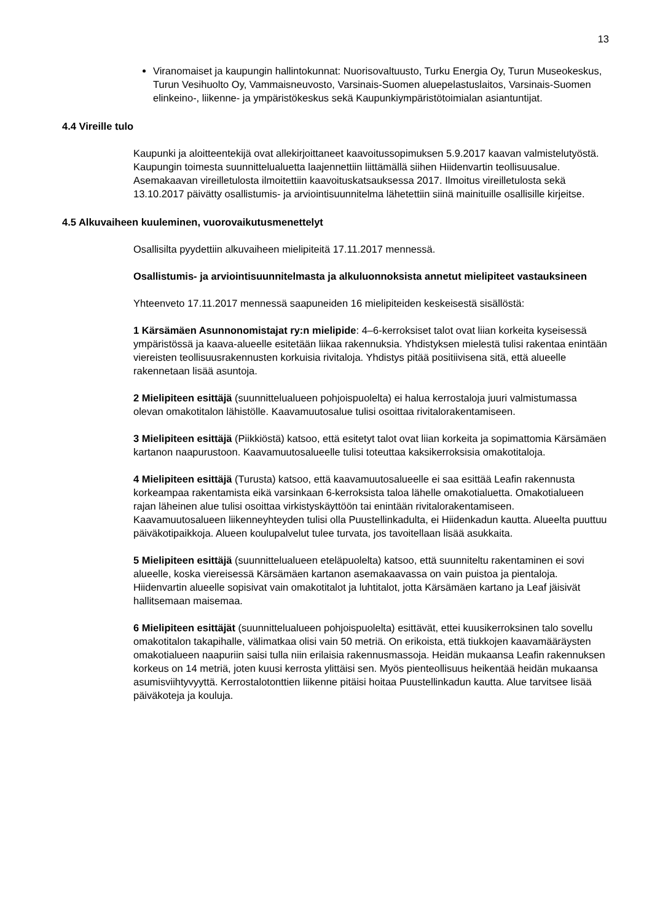13
Viranomaiset ja kaupungin hallintokunnat: Nuorisovaltuusto, Turku Energia Oy, Turun Museokeskus, Turun Vesihuolto Oy, Vammaisneuvosto, Varsinais-Suomen aluepelastuslaitos, Varsinais-Suomen elinkeino-, liikenne- ja ympäristökeskus sekä Kaupunkiympäristötoimialan asiantuntijat.
4.4 Vireille tulo
Kaupunki ja aloitteentekijä ovat allekirjoittaneet kaavoitussopimuksen 5.9.2017 kaavan valmistelutyöstä. Kaupungin toimesta suunnittelualuetta laajennettiin liittämällä siihen Hiidenvartin teollisuusalue. Asemakaavan vireilletulosta ilmoitettiin kaavoituskatsauksessa 2017. Ilmoitus vireilletulosta sekä 13.10.2017 päivätty osallistumis- ja arviointisuunnitelma lähetettiin siinä mainituille osallisille kirjeitse.
4.5 Alkuvaiheen kuuleminen, vuorovaikutusmenettelyt
Osallisilta pyydettiin alkuvaiheen mielipiteitä 17.11.2017 mennessä.
Osallistumis- ja arviointisuunnitelmasta ja alkuluonnoksista annetut mielipiteet vastauksineen
Yhteenveto 17.11.2017 mennessä saapuneiden 16 mielipiteiden keskeisestä sisällöstä:
1 Kärsämäen Asunnonomistajat ry:n mielipide: 4–6-kerroksiset talot ovat liian korkeita kyseisessä ympäristössä ja kaava-alueelle esitetään liikaa rakennuksia. Yhdistyksen mielestä tulisi rakentaa enintään viereisten teollisuusrakennusten korkuisia rivitaloja. Yhdistys pitää positiivisena sitä, että alueelle rakennetaan lisää asuntoja.
2 Mielipiteen esittäjä (suunnittelualueen pohjoispuolelta) ei halua kerrostaloja juuri valmistumassa olevan omakotitalon lähistölle. Kaavamuutosalue tulisi osoittaa rivitalorakentamiseen.
3 Mielipiteen esittäjä (Piikkiöstä) katsoo, että esitetyt talot ovat liian korkeita ja sopimattomia Kärsämäen kartanon naapurustoon. Kaavamuutosalueelle tulisi toteuttaa kaksikerroksisia omakotitaloja.
4 Mielipiteen esittäjä (Turusta) katsoo, että kaavamuutosalueelle ei saa esittää Leafin rakennusta korkeampaa rakentamista eikä varsinkaan 6-kerroksista taloa lähelle omakotialuetta. Omakotialueen rajan läheinen alue tulisi osoittaa virkistyskäyttöön tai enintään rivitalorakentamiseen. Kaavamuutosalueen liikenneyhteyden tulisi olla Puustellinkadulta, ei Hiidenkadun kautta. Alueelta puuttuu päiväkotipaikkoja. Alueen koulupalvelut tulee turvata, jos tavoitellaan lisää asukkaita.
5 Mielipiteen esittäjä (suunnittelualueen eteläpuolelta) katsoo, että suunniteltu rakentaminen ei sovi alueelle, koska viereisessä Kärsämäen kartanon asemakaavassa on vain puistoa ja pientaloja. Hiidenvartin alueelle sopisivat vain omakotitalot ja luhtitalot, jotta Kärsämäen kartano ja Leaf jäisivät hallitsemaan maisemaa.
6 Mielipiteen esittäjät (suunnittelualueen pohjoispuolelta) esittävät, ettei kuusikerroksinen talo sovellu omakotitalon takapihalle, välimatkaa olisi vain 50 metriä. On erikoista, että tiukkojen kaavamääräysten omakotialueen naapuriin saisi tulla niin erilaisia rakennusmassoja. Heidän mukaansa Leafin rakennuksen korkeus on 14 metriä, joten kuusi kerrosta ylittäisi sen. Myös pienteollisuus heikentää heidän mukaansa asumisviihtyvyyttä. Kerrostalotonttien liikenne pitäisi hoitaa Puustellinkadun kautta. Alue tarvitsee lisää päiväkoteja ja kouluja.